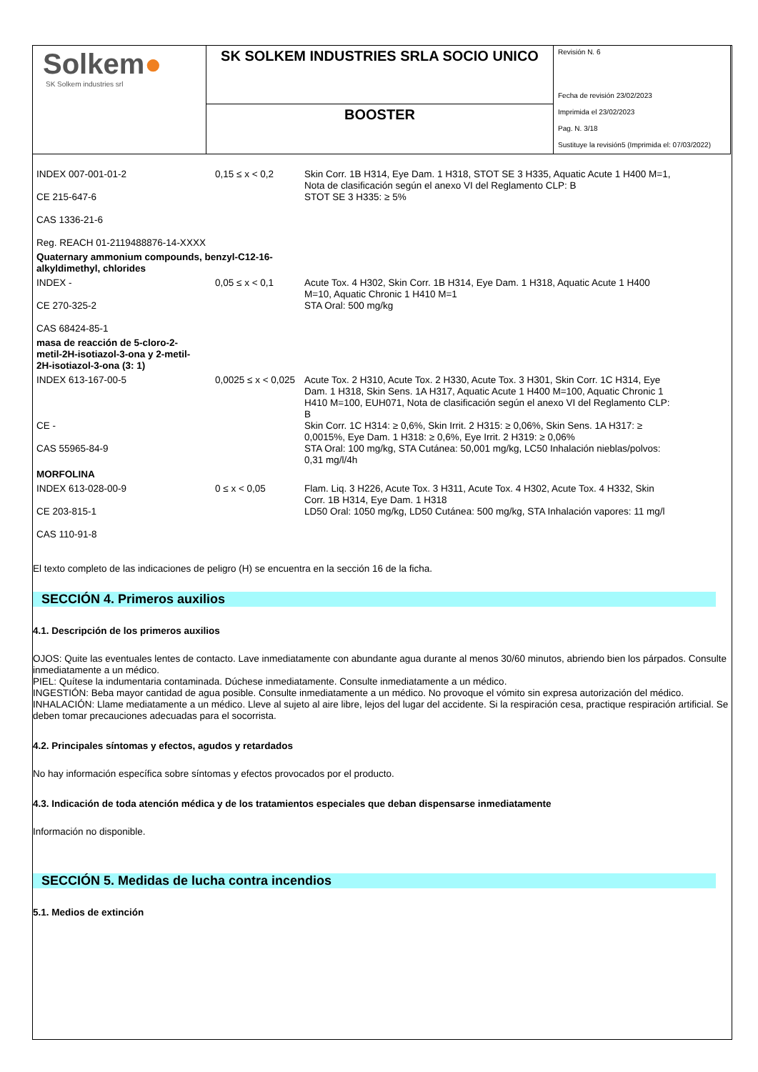| Solkem ● SK Solkem industries srl | SK SOLKEM INDUSTRIES SRLA SOCIO UNICO | Revisión N. 6 Fecha de revisión 23/02/2023 Imprimida el 23/02/2023 Pag. N. 3/18 Sustituye la revisión5 (Imprimida el: 07/03/2022) |
| | BOOSTER | |
| INDEX 007-001-01-2 CE 215-647-6 CAS 1336-21-6 Reg. REACH 01-2119488876-14-XXXX | 0,15 ≤ x < 0,2 | Skin Corr. 1B H314, Eye Dam. 1 H318, STOT SE 3 H335, Aquatic Acute 1 H400 M=1, Nota de clasificación según el anexo VI del Reglamento CLP: B STOT SE 3 H335: ≥ 5% |
| Quaternary ammonium compounds, benzyl-C12-16- alkyldimethyl, chlorides | | |
| INDEX - CE 270-325-2 CAS 68424-85-1 | 0,05 ≤ x < 0,1 | Acute Tox. 4 H302, Skin Corr. 1B H314, Eye Dam. 1 H318, Aquatic Acute 1 H400 M=10, Aquatic Chronic 1 H410 M=1 STA Oral: 500 mg/kg |
| masa de reacción de 5-cloro-2- metil-2H-isotiazol-3-ona y 2-metil- 2H-isotiazol-3-ona (3: 1) | | |
| INDEX 613-167-00-5 CE - CAS 55965-84-9 | 0,0025 ≤ x < 0,025 | Acute Tox. 2 H310, Acute Tox. 2 H330, Acute Tox. 3 H301, Skin Corr. 1C H314, Eye Dam. 1 H318, Skin Sens. 1A H317, Aquatic Acute 1 H400 M=100, Aquatic Chronic 1 H410 M=100, EUH071, Nota de clasificación según el anexo VI del Reglamento CLP: B Skin Corr. 1C H314: ≥ 0,6%, Skin Irrit. 2 H315: ≥ 0,06%, Skin Sens. 1A H317: ≥ 0,0015%, Eye Dam. 1 H318: ≥ 0,6%, Eye Irrit. 2 H319: ≥ 0,06% STA Oral: 100 mg/kg, STA Cutánea: 50,001 mg/kg, LC50 Inhalación nieblas/polvos: 0,31 mg/l/4h |
| MORFOLINA | | |
| INDEX 613-028-00-9 CE 203-815-1 CAS 110-91-8 | 0 ≤ x < 0,05 | Flam. Liq. 3 H226, Acute Tox. 3 H311, Acute Tox. 4 H302, Acute Tox. 4 H332, Skin Corr. 1B H314, Eye Dam. 1 H318 LD50 Oral: 1050 mg/kg, LD50 Cutánea: 500 mg/kg, STA Inhalación vapores: 11 mg/l |
El texto completo de las indicaciones de peligro (H) se encuentra en la sección 16 de la ficha.
SECCIÓN 4. Primeros auxilios
4.1. Descripción de los primeros auxilios
OJOS: Quite las eventuales lentes de contacto. Lave inmediatamente con abundante agua durante al menos 30/60 minutos, abriendo bien los párpados. Consulte inmediatamente a un médico.
PIEL: Quítese la indumentaria contaminada. Dúchese inmediatamente. Consulte inmediatamente a un médico.
INGESTIÓN: Beba mayor cantidad de agua posible. Consulte inmediatamente a un médico. No provoque el vómito sin expresa autorización del médico.
INHALACIÓN: Llame mediatamente a un médico. Lleve al sujeto al aire libre, lejos del lugar del accidente. Si la respiración cesa, practique respiración artificial. Se deben tomar precauciones adecuadas para el socorrista.
4.2. Principales síntomas y efectos, agudos y retardados
No hay información específica sobre síntomas y efectos provocados por el producto.
4.3. Indicación de toda atención médica y de los tratamientos especiales que deban dispensarse inmediatamente
Información no disponible.
SECCIÓN 5. Medidas de lucha contra incendios
5.1. Medios de extinción